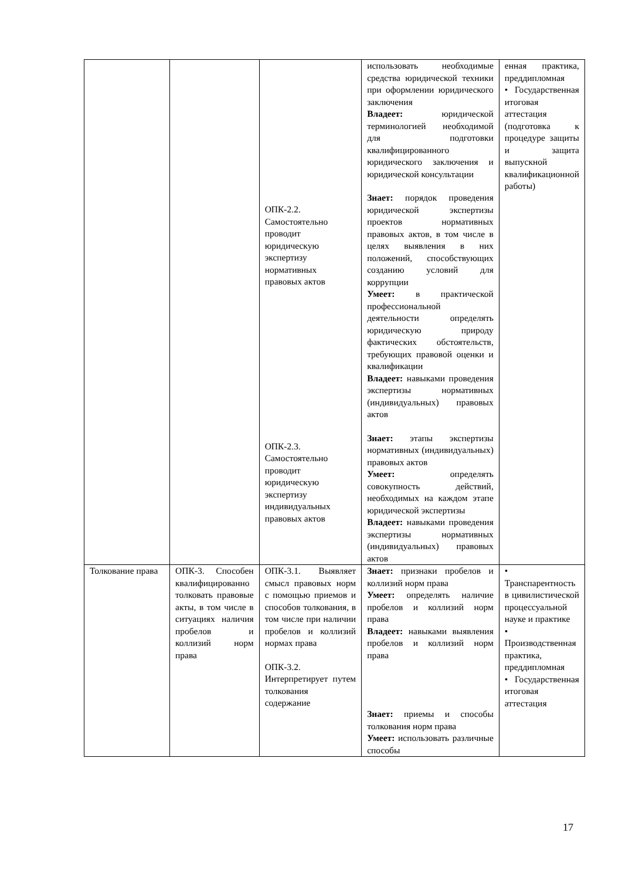| | | ОПК-2.2. Самостоятельно проводит юридическую экспертизу нормативных правовых актов ОПК-2.3. Самостоятельно проводит юридическую экспертизу индивидуальных правовых актов | использовать необходимые средства юридической техники при оформлении юридического заключения Владеет: юридической терминологией необходимой для подготовки квалифицированного юридического заключения и юридической консультации Знает: порядок проведения юридической экспертизы проектов нормативных правовых актов, в том числе в целях выявления в них положений, способствующих созданию условий для коррупции Умеет: в практической профессиональной деятельности определять юридическую природу фактических обстоятельств, требующих правовой оценки и квалификации Владеет: навыками проведения экспертизы нормативных (индивидуальных) правовых актов Знает: этапы экспертизы нормативных (индивидуальных) правовых актов Умеет: определять совокупность действий, необходимых на каждом этапе юридической экспертизы Владеет: навыками проведения экспертизы нормативных (индивидуальных) правовых актов | енная практика, преддипломная • Государственная итоговая аттестация (подготовка к процедуре защиты и защита выпускной квалификационной работы) |
| Толкование права | ОПК-3. Способен квалифицированно толковать правовые акты, в том числе в ситуациях наличия пробелов и коллизий норм права | ОПК-3.1. Выявляет смысл правовых норм с помощью приемов и способов толкования, в том числе при наличии пробелов и коллизий нормах права ОПК-3.2. Интерпретирует путем толкования содержание | Знает: признаки пробелов и коллизий норм права Умеет: определять наличие пробелов и коллизий норм права Владеет: навыками выявления пробелов и коллизий норм права Знает: приемы и способы толкования норм права Умеет: использовать различные способы | • Транспарентность в цивилистической процессуальной науке и практике • Производственная практика, преддипломная • Государственная итоговая аттестация |
17